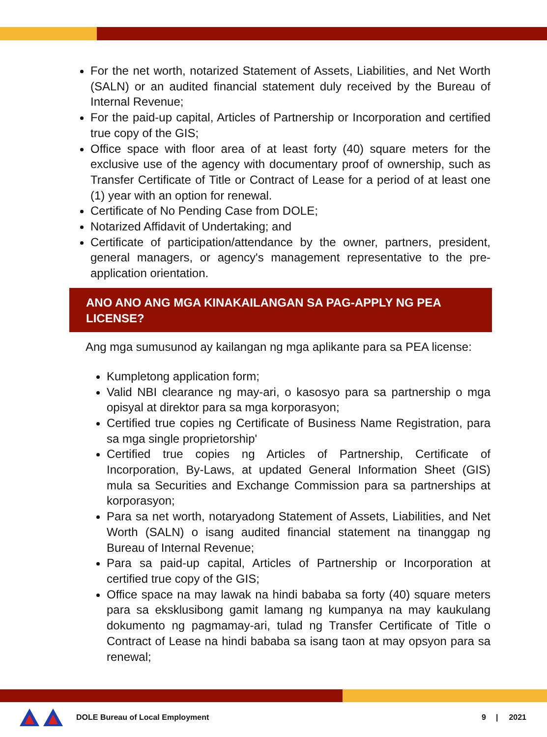For the net worth, notarized Statement of Assets, Liabilities, and Net Worth (SALN) or an audited financial statement duly received by the Bureau of Internal Revenue;
For the paid-up capital, Articles of Partnership or Incorporation and certified true copy of the GIS;
Office space with floor area of at least forty (40) square meters for the exclusive use of the agency with documentary proof of ownership, such as Transfer Certificate of Title or Contract of Lease for a period of at least one (1) year with an option for renewal.
Certificate of No Pending Case from DOLE;
Notarized Affidavit of Undertaking; and
Certificate of participation/attendance by the owner, partners, president, general managers, or agency's management representative to the pre-application orientation.
ANO ANO ANG MGA KINAKAILANGAN SA PAG-APPLY NG PEA LICENSE?
Ang mga sumusunod ay kailangan ng mga aplikante para sa PEA license:
Kumpletong application form;
Valid NBI clearance ng may-ari, o kasosyo para sa partnership o mga opisyal at direktor para sa mga korporasyon;
Certified true copies ng Certificate of Business Name Registration, para sa mga single proprietorship'
Certified true copies ng Articles of Partnership, Certificate of Incorporation, By-Laws, at updated General Information Sheet (GIS) mula sa Securities and Exchange Commission para sa partnerships at korporasyon;
Para sa net worth, notaryadong Statement of Assets, Liabilities, and Net Worth (SALN) o isang audited financial statement na tinanggap ng Bureau of Internal Revenue;
Para sa paid-up capital, Articles of Partnership or Incorporation at certified true copy of the GIS;
Office space na may lawak na hindi bababa sa forty (40) square meters para sa eksklusibong gamit lamang ng kumpanya na may kaukulang dokumento ng pagmamay-ari, tulad ng Transfer Certificate of Title o Contract of Lease na hindi bababa sa isang taon at may opsyon para sa renewal;
DOLE Bureau of Local Employment 9 | 2021